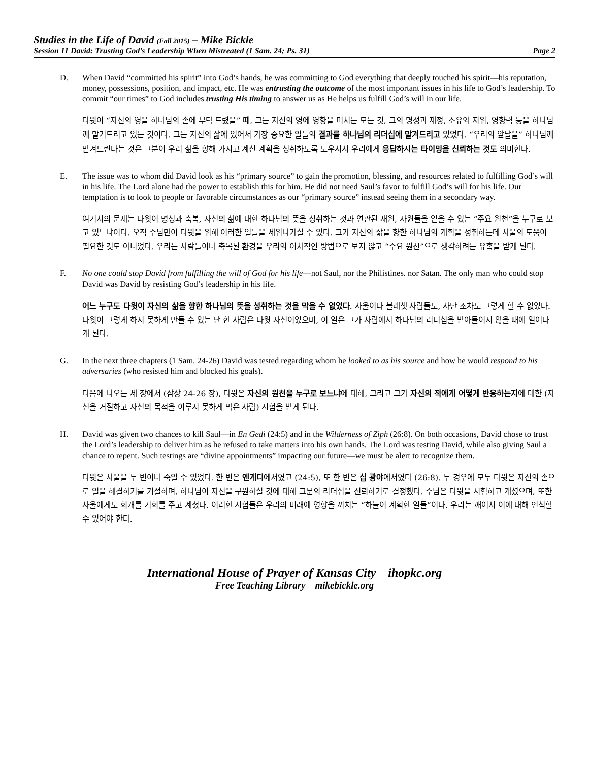Studies in the Life of David (Fall 2015) – Mike Bickle
Session 11 David: Trusting God’s Leadership When Mistreated (1 Sam. 24; Ps. 31) Page 2
D. When David “committed his spirit” into God’s hands, he was committing to God everything that deeply touched his spirit—his reputation, money, possessions, position, and impact, etc. He was entrusting the outcome of the most important issues in his life to God’s leadership. To commit “our times” to God includes trusting His timing to answer us as He helps us fulfill God’s will in our life.
다윗이 “자신의 영을 하나님의 손에 부탁 드렸을” 때, 그는 자신의 영에 영향을 미치는 모든 것, 그의 명성과 재정, 소유와 지위, 영향력 등을 하나님께 맡겨드리고 있는 것이다. 그는 자신의 삶에 있어서 가장 중요한 일들의 결과를 하나님의 리더십에 맡겨드리고 있었다. “우리의 앞날을” 하나님께 맡겨드린다는 것은 그분이 우리 삶을 향해 가지고 계신 계획을 성취하도록 도우셔서 우리에게 응답하시는 타이밍을 신뢰하는 것도 의미한다.
E. The issue was to whom did David look as his “primary source” to gain the promotion, blessing, and resources related to fulfilling God’s will in his life. The Lord alone had the power to establish this for him. He did not need Saul’s favor to fulfill God’s will for his life. Our temptation is to look to people or favorable circumstances as our “primary source” instead seeing them in a secondary way.
여기서의 문제는 다윗이 명성과 축복, 자신의 삶에 대한 하나님의 뜻을 성취하는 것과 연관된 재원, 자원들을 얻을 수 있는 “주요 원천”을 누구로 보고 있느냐이다. 오직 주님만이 다윗을 위해 이러한 일들을 세워나가실 수 있다. 그가 자신의 삶을 향한 하나님의 계획을 성취하는데 사울의 도움이 필요한 것도 아니었다. 우리는 사람들이나 축복된 환경을 우리의 이차적인 방법으로 보지 않고 “주요 원천”으로 생각하려는 유혹을 받게 된다.
F. No one could stop David from fulfilling the will of God for his life—not Saul, nor the Philistines. nor Satan. The only man who could stop David was David by resisting God’s leadership in his life.
어느 누구도 다윗이 자신의 삶을 향한 하나님의 뜻을 성취하는 것을 막을 수 없었다. 사울이나 블레셋 사람들도, 사단 조차도 그렇게 할 수 없었다. 다윗이 그렇게 하지 못하게 만들 수 있는 단 한 사람은 다윗 자신이었으며, 이 일은 그가 사람에서 하나님의 리더십을 받아들이지 않을 때에 일어나게 된다.
G. In the next three chapters (1 Sam. 24-26) David was tested regarding whom he looked to as his source and how he would respond to his adversaries (who resisted him and blocked his goals).
다음에 나오는 세 장에서 (삼상 24-26 장), 다윗은 자신의 원천을 누구로 보느냐에 대해, 그리고 그가 자신의 적에게 어떻게 반응하는지에 대한 (자신을 거절하고 자신의 목적을 이루지 못하게 막은 사람) 시험을 받게 된다.
H. David was given two chances to kill Saul—in En Gedi (24:5) and in the Wilderness of Ziph (26:8). On both occasions, David chose to trust the Lord’s leadership to deliver him as he refused to take matters into his own hands. The Lord was testing David, while also giving Saul a chance to repent. Such testings are “divine appointments” impacting our future—we must be alert to recognize them.
다윗은 사울을 두 번이나 죽일 수 있었다. 한 번은 엔게디에서였고 (24:5), 또 한 번은 십 광야에서였다 (26:8). 두 경우에 모두 다윗은 자신의 손으로 일을 해결하기를 거절하며, 하나님이 자신을 구원하실 것에 대해 그분의 리더십을 신뢰하기로 결정했다. 주님은 다윗을 시험하고 계셨으며, 또한 사울에게도 회개를 기회를 주고 계셨다. 이러한 시험들은 우리의 미래에 영향을 끼치는 “하늘이 계획한 일들”이다. 우리는 깨어서 이에 대해 인식할 수 있어야 한다.
International House of Prayer of Kansas City ihopkc.org
Free Teaching Library mikebickle.org